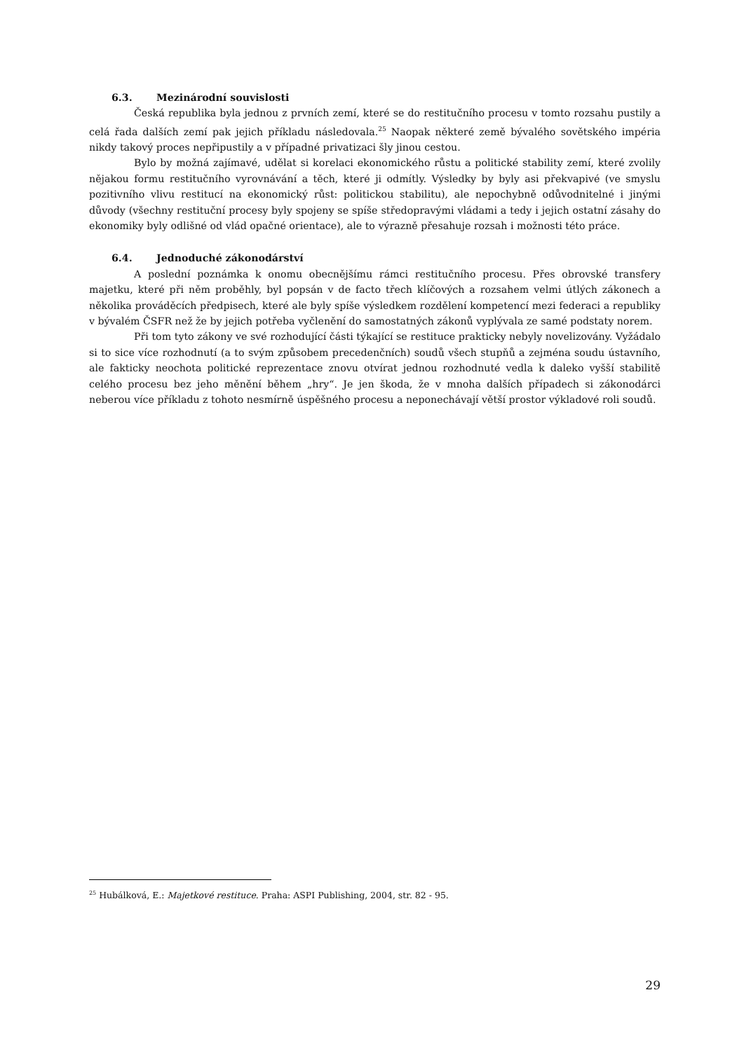6.3. Mezinárodní souvislosti
Česká republika byla jednou z prvních zemí, které se do restitučního procesu v tomto rozsahu pustily a celá řada dalších zemí pak jejich příkladu následovala.<sup>25</sup> Naopak některé země bývalého sovětského impéria nikdy takový proces nepřipustily a v případné privatizaci šly jinou cestou.
Bylo by možná zajímavé, udělat si korelaci ekonomického růstu a politické stability zemí, které zvolily nějakou formu restitučního vyrovnávání a těch, které ji odmítly. Výsledky by byly asi překvapivé (ve smyslu pozitivního vlivu restitucí na ekonomický růst: politickou stabilitu), ale nepochybně odůvodnitelné i jinými důvody (všechny restituční procesy byly spojeny se spíše středopravými vládami a tedy i jejich ostatní zásahy do ekonomiky byly odlišné od vlád opačné orientace), ale to výrazně přesahuje rozsah i možnosti této práce.
6.4. Jednoduché zákonodárství
A poslední poznámka k onomu obecnějšímu rámci restitučního procesu. Přes obrovské transfery majetku, které při něm proběhly, byl popsán v de facto třech klíčových a rozsahem velmi útlých zákonech a několika prováděcích předpisech, které ale byly spíše výsledkem rozdělení kompetencí mezi federaci a republiky v bývalém ČSFR než že by jejich potřeba vyčlenění do samostatných zákonů vyplývala ze samé podstaty norem.
Při tom tyto zákony ve své rozhodující části týkající se restituce prakticky nebyly novelizovány. Vyžádalo si to sice více rozhodnutí (a to svým způsobem precedenčních) soudů všech stupňů a zejména soudu ústavního, ale fakticky neochota politické reprezentace znovu otvírat jednou rozhodnuté vedla k daleko vyšší stabilitě celého procesu bez jeho měnění během „hry“. Je jen škoda, že v mnoha dalších případech si zákonodárci neberou více příkladu z tohoto nesmírně úspěšného procesu a neponechávají větší prostor výkladové roli soudů.
<sup>25</sup> Hubálková, E.: Majetkové restituce. Praha: ASPI Publishing, 2004, str. 82 - 95.
29